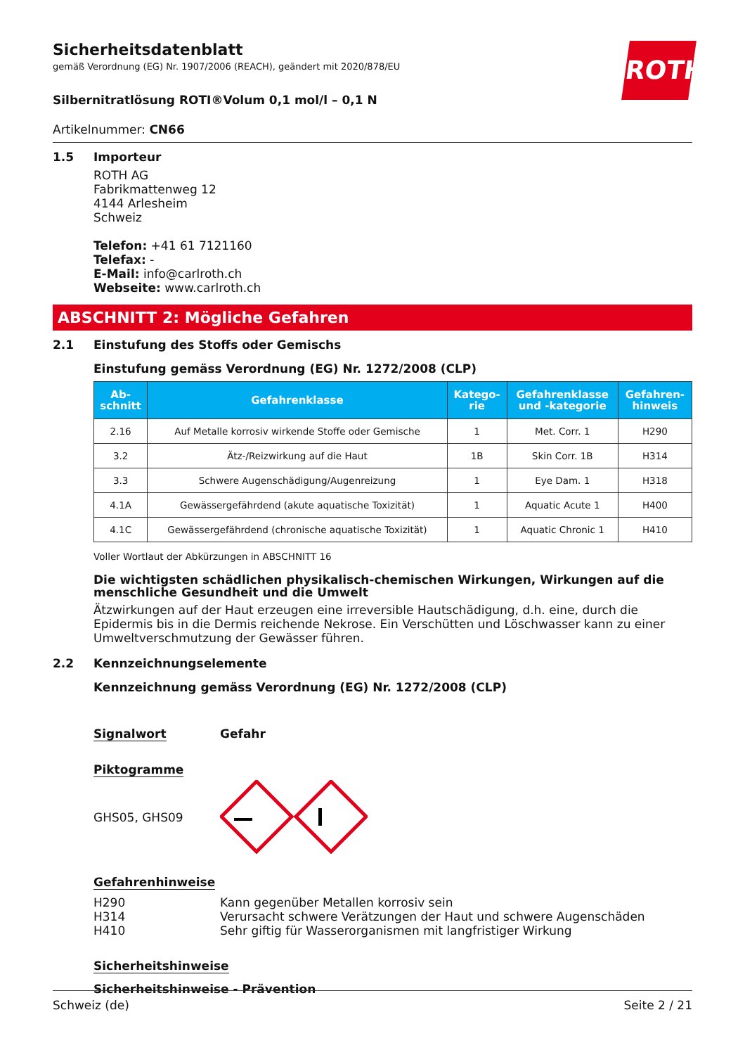ROTH
Sicherheitsdatenblatt
gemäß Verordnung (EG) Nr. 1907/2006 (REACH), geändert mit 2020/878/EU
Silbernitratlösung ROTI®Volum 0,1 mol/l – 0,1 N
Artikelnummer: CN66
1.5 Importeur
ROTH AG
Fabrikmattenweg 12
4144 Arlesheim
Schweiz
Telefon: +41 61 7121160
Telefax: -
E-Mail: info@carlroth.ch
Webseite: www.carlroth.ch
ABSCHNITT 2: Mögliche Gefahren
2.1 Einstufung des Stoffs oder Gemischs
Einstufung gemäss Verordnung (EG) Nr. 1272/2008 (CLP)
| Ab- schnitt | Gefahrenklasse | Katego- rie | Gefahrenklasse und -kategorie | Gefahren- hinweis |
| --- | --- | --- | --- | --- |
| 2.16 | Auf Metalle korrosiv wirkende Stoffe oder Gemische | 1 | Met. Corr. 1 | H290 |
| 3.2 | Ätz-/Reizwirkung auf die Haut | 1B | Skin Corr. 1B | H314 |
| 3.3 | Schwere Augenschädigung/Augenreizung | 1 | Eye Dam. 1 | H318 |
| 4.1A | Gewässergefährdend (akute aquatische Toxizität) | 1 | Aquatic Acute 1 | H400 |
| 4.1C | Gewässergefährdend (chronische aquatische Toxizität) | 1 | Aquatic Chronic 1 | H410 |
Voller Wortlaut der Abkürzungen in ABSCHNITT 16
Die wichtigsten schädlichen physikalisch-chemischen Wirkungen, Wirkungen auf die menschliche Gesundheit und die Umwelt
Ätzwirkungen auf der Haut erzeugen eine irreversible Hautschädigung, d.h. eine, durch die Epidermis bis in die Dermis reichende Nekrose. Ein Verschütten und Löschwasser kann zu einer Umweltverschmutzung der Gewässer führen.
2.2 Kennzeichnungselemente
Kennzeichnung gemäss Verordnung (EG) Nr. 1272/2008 (CLP)
Signalwort Gefahr
Piktogramme
GHS05, GHS09
Gefahrenhinweise
H290
H314
H410
Kann gegenüber Metallen korrosiv sein
Verursacht schwere Verätzungen der Haut und schwere Augenschäden
Sehr giftig für Wasserorganismen mit langfristiger Wirkung
Sicherheitshinweise
Sicherheitshinweise - Prävention
Schweiz (de) Seite 2 / 21